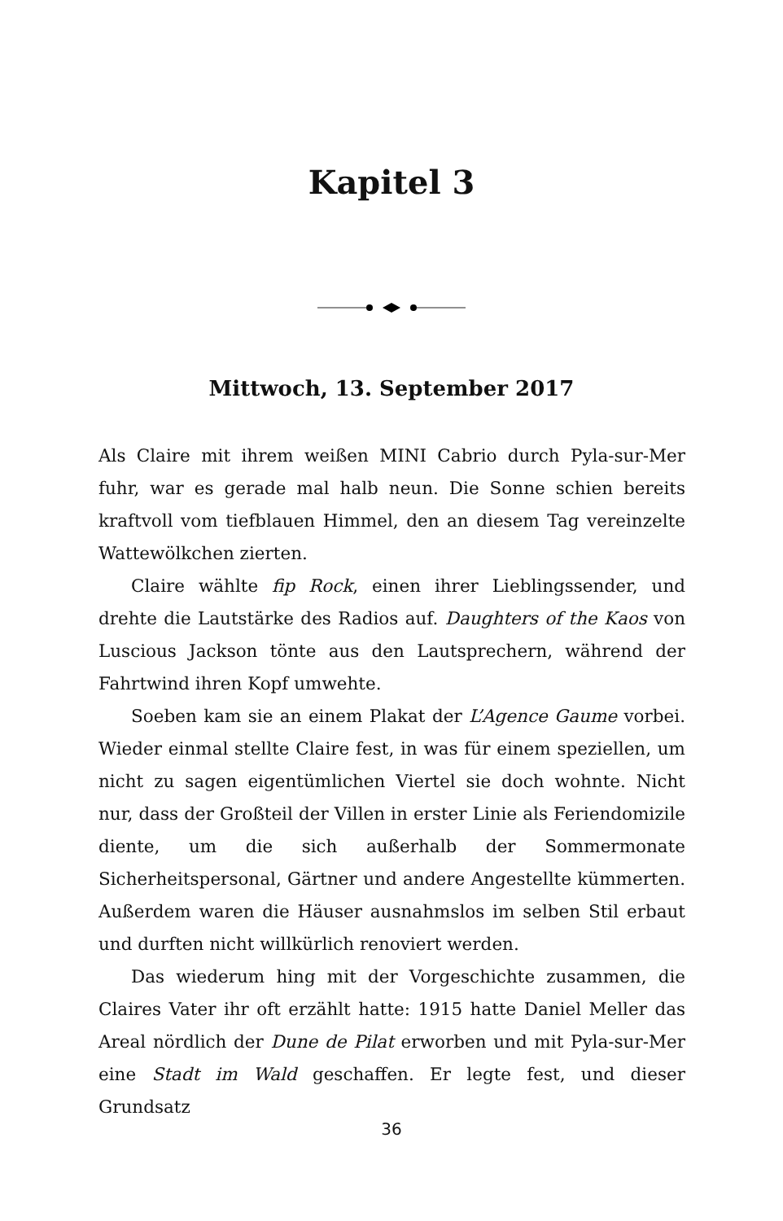Kapitel 3
Mittwoch, 13. September 2017
Als Claire mit ihrem weißen MINI Cabrio durch Pyla-sur-Mer fuhr, war es gerade mal halb neun. Die Sonne schien bereits kraftvoll vom tiefblauen Himmel, den an diesem Tag vereinzelte Wattewölkchen zierten.
Claire wählte fip Rock, einen ihrer Lieblingssender, und drehte die Lautstärke des Radios auf. Daughters of the Kaos von Luscious Jackson tönte aus den Lautsprechern, während der Fahrtwind ihren Kopf umwehte.
Soeben kam sie an einem Plakat der L’Agence Gaume vorbei. Wieder einmal stellte Claire fest, in was für einem speziellen, um nicht zu sagen eigentümlichen Viertel sie doch wohnte. Nicht nur, dass der Großteil der Villen in erster Linie als Feriendomizile diente, um die sich außerhalb der Sommermonate Sicherheitspersonal, Gärtner und andere Angestellte kümmerten. Außerdem waren die Häuser ausnahmslos im selben Stil erbaut und durften nicht willkürlich renoviert werden.
Das wiederum hing mit der Vorgeschichte zusammen, die Claires Vater ihr oft erzählt hatte: 1915 hatte Daniel Meller das Areal nördlich der Dune de Pilat erworben und mit Pyla-sur-Mer eine Stadt im Wald geschaffen. Er legte fest, und dieser Grundsatz
36